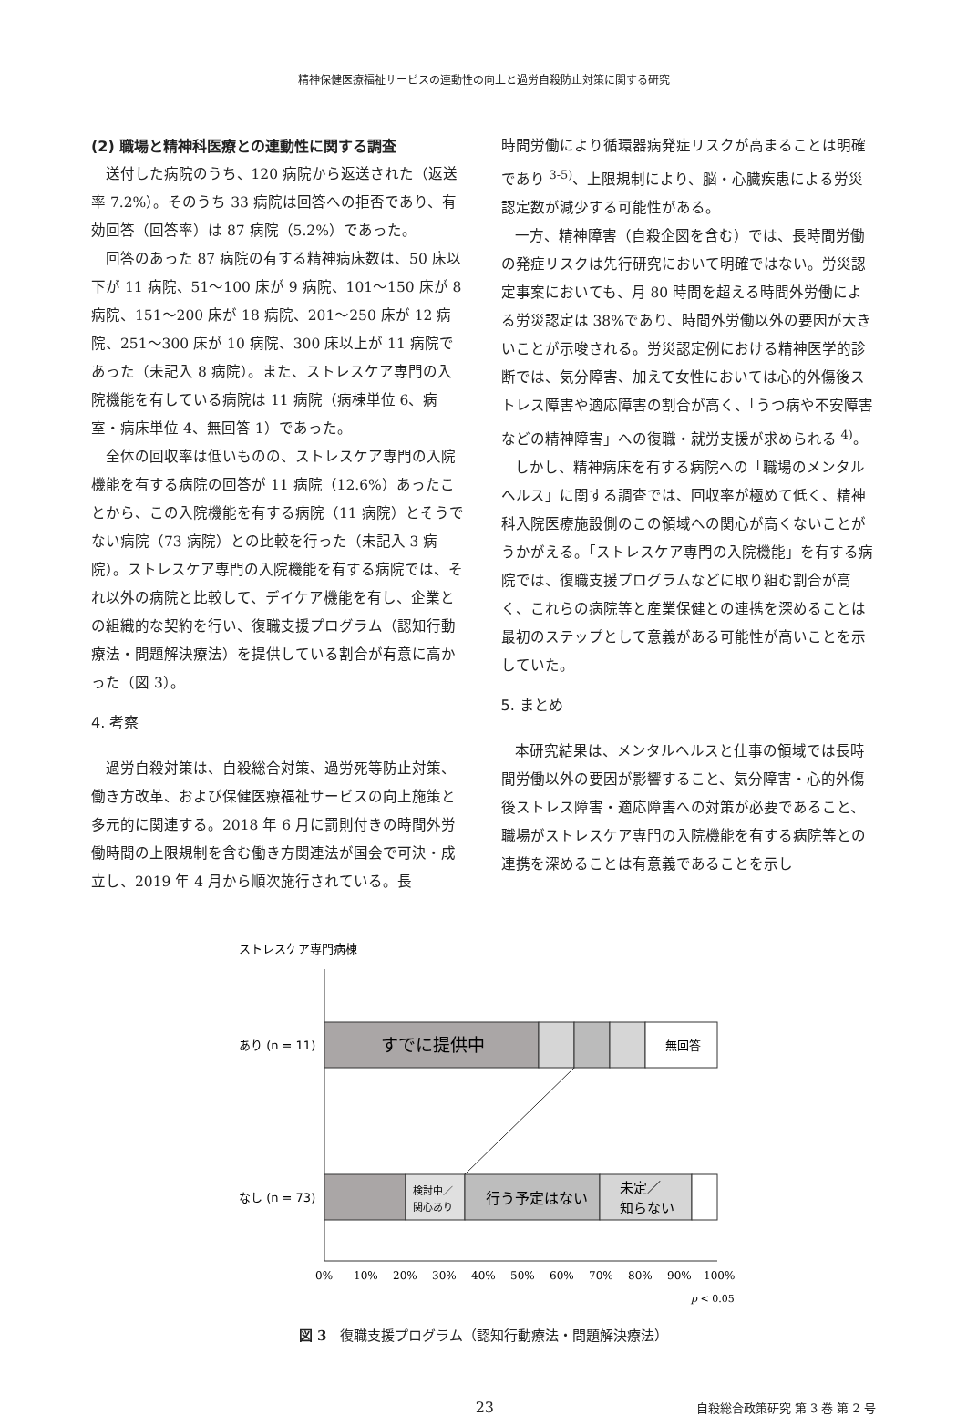精神保健医療福祉サービスの連動性の向上と過労自殺防止対策に関する研究
(2) 職場と精神科医療との連動性に関する調査
送付した病院のうち、120 病院から返送された（返送率 7.2%）。そのうち 33 病院は回答への拒否であり、有効回答（回答率）は 87 病院（5.2%）であった。
回答のあった 87 病院の有する精神病床数は、50 床以下が 11 病院、51～100 床が 9 病院、101～150 床が 8 病院、151～200 床が 18 病院、201～250 床が 12 病院、251～300 床が 10 病院、300 床以上が 11 病院であった（未記入 8 病院）。また、ストレスケア専門の入院機能を有している病院は 11 病院（病棟単位 6、病室・病床単位 4、無回答 1）であった。
全体の回収率は低いものの、ストレスケア専門の入院機能を有する病院の回答が 11 病院（12.6%）あったことから、この入院機能を有する病院（11 病院）とそうでない病院（73 病院）との比較を行った（未記入 3 病院）。ストレスケア専門の入院機能を有する病院では、それ以外の病院と比較して、デイケア機能を有し、企業との組織的な契約を行い、復職支援プログラム（認知行動療法・問題解決療法）を提供している割合が有意に高かった（図 3）。
4. 考察
過労自殺対策は、自殺総合対策、過労死等防止対策、働き方改革、および保健医療福祉サービスの向上施策と多元的に関連する。2018 年 6 月に罰則付きの時間外労働時間の上限規制を含む働き方関連法が国会で可決・成立し、2019 年 4 月から順次施行されている。長
時間労働により循環器病発症リスクが高まることは明確であり <sup>3-5)</sup>、上限規制により、脳・心臓疾患による労災認定数が減少する可能性がある。
一方、精神障害（自殺企図を含む）では、長時間労働の発症リスクは先行研究において明確ではない。労災認定事案においても、月 80 時間を超える時間外労働による労災認定は 38%であり、時間外労働以外の要因が大きいことが示唆される。労災認定例における精神医学的診断では、気分障害、加えて女性においては心的外傷後ストレス障害や適応障害の割合が高く、「うつ病や不安障害などの精神障害」への復職・就労支援が求められる <sup>4)</sup>。
しかし、精神病床を有する病院への「職場のメンタルヘルス」に関する調査では、回収率が極めて低く、精神科入院医療施設側のこの領域への関心が高くないことがうかがえる。「ストレスケア専門の入院機能」を有する病院では、復職支援プログラムなどに取り組む割合が高く、これらの病院等と産業保健との連携を深めることは最初のステップとして意義がある可能性が高いことを示していた。
5. まとめ
本研究結果は、メンタルヘルスと仕事の領域では長時間労働以外の要因が影響すること、気分障害・心的外傷後ストレス障害・適応障害への対策が必要であること、職場がストレスケア専門の入院機能を有する病院等との連携を深めることは有意義であることを示し
ストレスケア専門病棟
すでに提供中
無回答
あり (n = 11)
検討中／
関心あり
行う予定はない
未定／
知らない
なし (n = 73)
0%
10%
20%
30%
40%
50%
60%
70%
80%
90%
100%
p < 0.05
図 3　復職支援プログラム（認知行動療法・問題解決療法）
23 自殺総合政策研究 第 3 巻 第 2 号